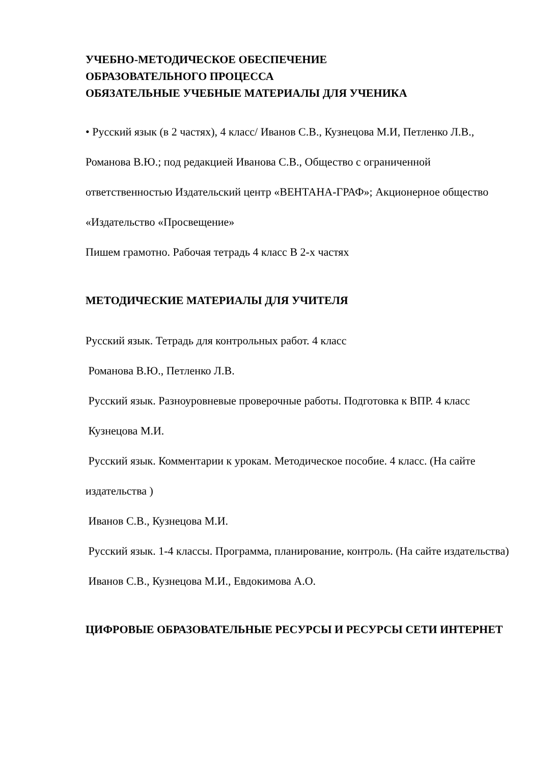УЧЕБНО-МЕТОДИЧЕСКОЕ ОБЕСПЕЧЕНИЕ
ОБРАЗОВАТЕЛЬНОГО ПРОЦЕССА
ОБЯЗАТЕЛЬНЫЕ УЧЕБНЫЕ МАТЕРИАЛЫ ДЛЯ УЧЕНИКА
• Русский язык (в 2 частях), 4 класс/ Иванов С.В., Кузнецова М.И, Петленко Л.В., Романова В.Ю.; под редакцией Иванова С.В., Общество с ограниченной ответственностью Издательский центр «ВЕНТАНА-ГРАФ»; Акционерное общество «Издательство «Просвещение»
Пишем грамотно. Рабочая тетрадь 4 класс В 2-х частях
МЕТОДИЧЕСКИЕ МАТЕРИАЛЫ ДЛЯ УЧИТЕЛЯ
Русский язык. Тетрадь для контрольных работ. 4 класс
Романова В.Ю., Петленко Л.В.
Русский язык. Разноуровневые проверочные работы. Подготовка к ВПР. 4 класс
Кузнецова М.И.
Русский язык. Комментарии к урокам. Методическое пособие. 4 класс. (На сайте издательства )
Иванов С.В., Кузнецова М.И.
Русский язык. 1-4 классы. Программа, планирование, контроль. (На сайте издательства)
Иванов С.В., Кузнецова М.И., Евдокимова А.О.
ЦИФРОВЫЕ ОБРАЗОВАТЕЛЬНЫЕ РЕСУРСЫ И РЕСУРСЫ СЕТИ ИНТЕРНЕТ